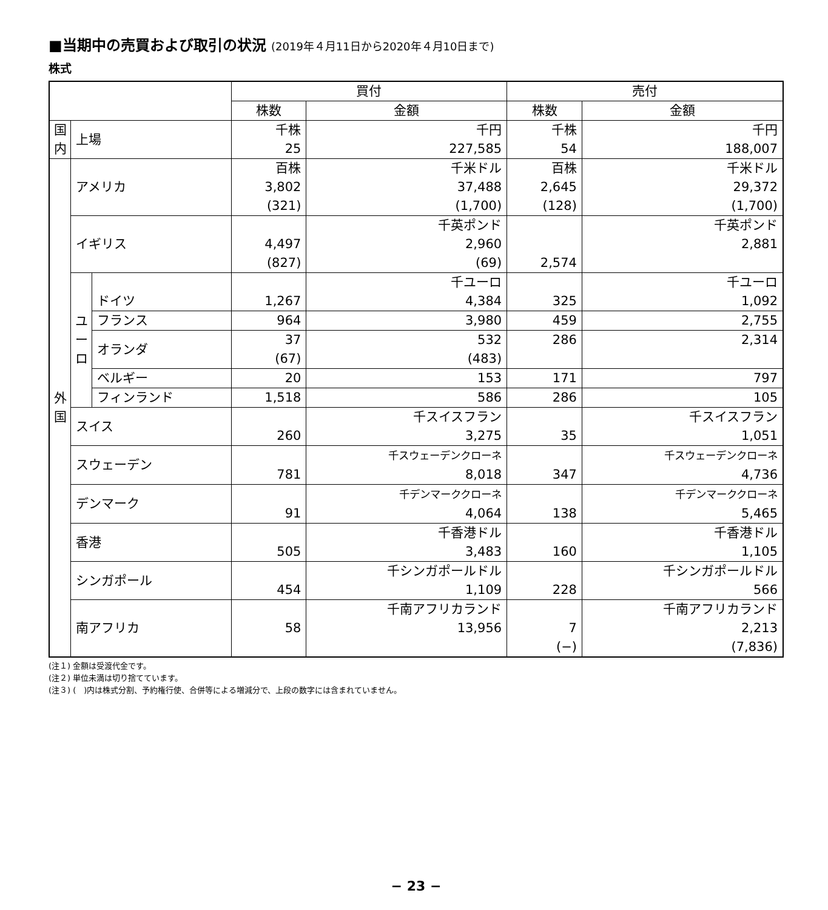■当期中の売買および取引の状況 (2019年４月11日から2020年４月10日まで)
株式
| | | | 買付 | | 売付 | |
| --- | --- | --- | --- | --- | --- | --- |
| | | | 株数 | 金額 | 株数 | 金額 |
| 国 内 | 上場 | | 千株 25 | 千円 227,585 | 千株 54 | 千円 188,007 |
| 外 国 | アメリカ | | 百株 3,802 (321) | 千米ドル 37,488 (1,700) | 百株 2,645 (128) | 千米ドル 29,372 (1,700) |
| | イギリス | | 4,497 (827) | 千英ポンド 2,960 (69) | 2,574 | 千英ポンド 2,881 |
| | ユ ー ロ | ドイツ | 1,267 | 千ユーロ 4,384 | 325 | 千ユーロ 1,092 |
| | | フランス | 964 | 3,980 | 459 | 2,755 |
| | | オランダ | 37 (67) | 532 (483) | 286 | 2,314 |
| | | ベルギー | 20 | 153 | 171 | 797 |
| | | フィンランド | 1,518 | 586 | 286 | 105 |
| | スイス | | 260 | 千スイスフラン 3,275 | 35 | 千スイスフラン 1,051 |
| | スウェーデン | | 781 | 千スウェーデンクローネ 8,018 | 347 | 千スウェーデンクローネ 4,736 |
| | デンマーク | | 91 | 千デンマーククローネ 4,064 | 138 | 千デンマーククローネ 5,465 |
| | 香港 | | 505 | 千香港ドル 3,483 | 160 | 千香港ドル 1,105 |
| | シンガポール | | 454 | 千シンガポールドル 1,109 | 228 | 千シンガポールドル 566 |
| | 南アフリカ | | 58 | 千南アフリカランド 13,956 | 7 (−) | 千南アフリカランド 2,213 (7,836) |
(注１) 金額は受渡代金です。
(注２) 単位未満は切り捨てています。
(注３) (　)内は株式分割、予約権行使、合併等による増減分で、上段の数字には含まれていません。
− 23 −